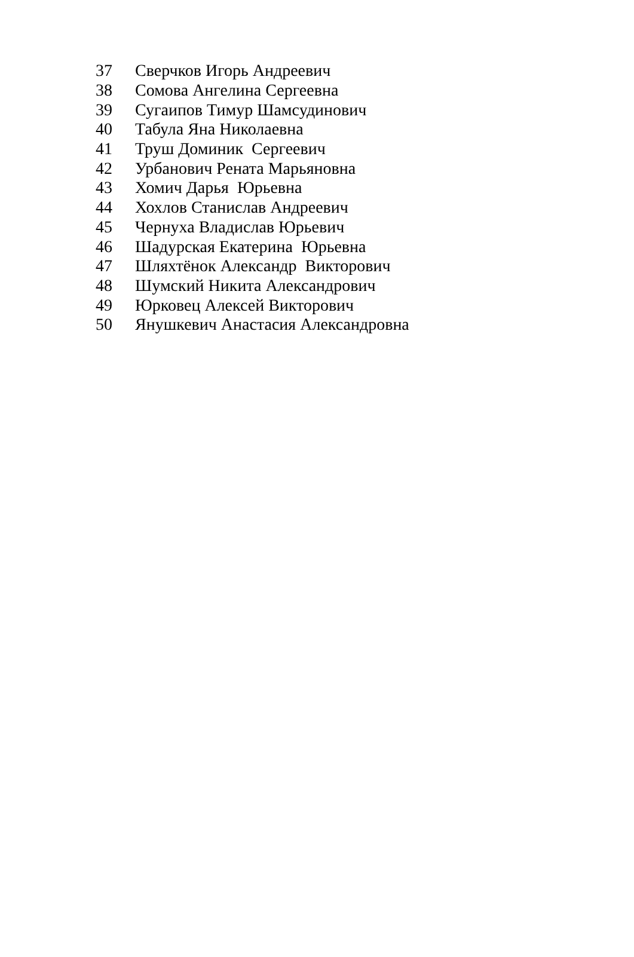| 37 | Сверчков Игорь Андреевич |
| 38 | Сомова Ангелина Сергеевна |
| 39 | Сугаипов Тимур Шамсудинович |
| 40 | Табула Яна Николаевна |
| 41 | Труш Доминик Сергеевич |
| 42 | Урбанович Рената Марьяновна |
| 43 | Хомич Дарья Юрьевна |
| 44 | Хохлов Станислав Андреевич |
| 45 | Чернуха Владислав Юрьевич |
| 46 | Шадурская Екатерина Юрьевна |
| 47 | Шляхтёнок Александр Викторович |
| 48 | Шумский Никита Александрович |
| 49 | Юрковец Алексей Викторович |
| 50 | Янушкевич Анастасия Александровна |